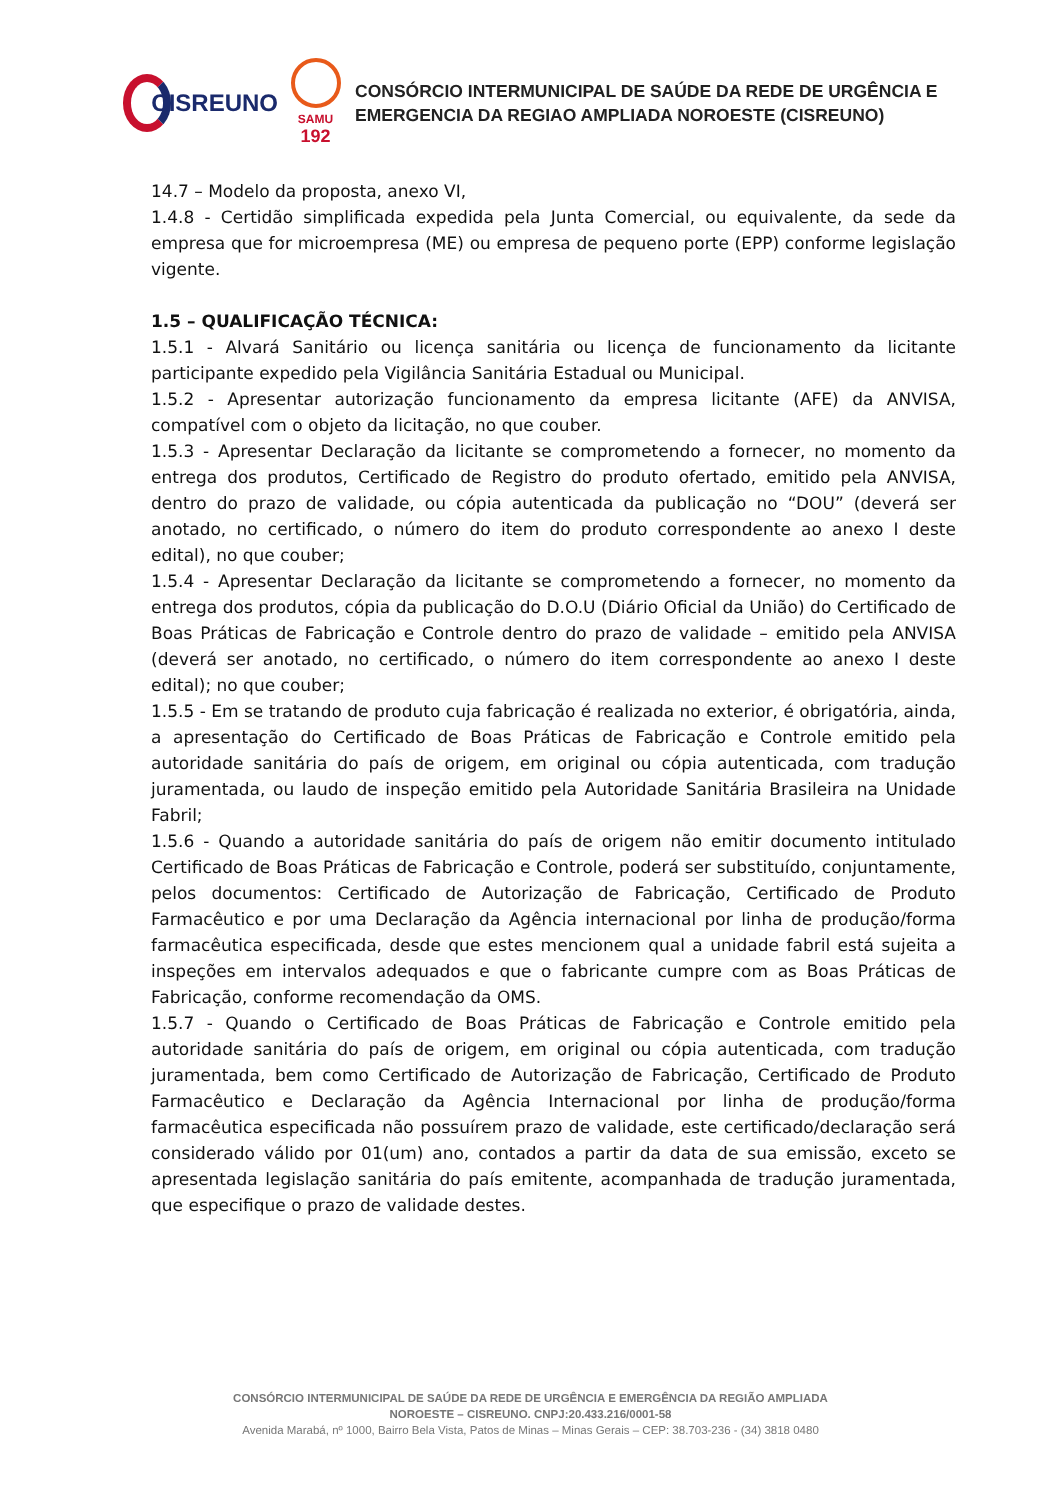CISREUNO
SAMU
192
CONSÓRCIO INTERMUNICIPAL DE SAÚDE DA REDE DE URGÊNCIA E
EMERGENCIA DA REGIAO AMPLIADA NOROESTE (CISREUNO)
14.7 – Modelo da proposta, anexo VI,
1.4.8 - Certidão simplificada expedida pela Junta Comercial, ou equivalente, da sede da empresa que for microempresa (ME) ou empresa de pequeno porte (EPP) conforme legislação vigente.
1.5 – QUALIFICAÇÃO TÉCNICA:
1.5.1 - Alvará Sanitário ou licença sanitária ou licença de funcionamento da licitante participante expedido pela Vigilância Sanitária Estadual ou Municipal.
1.5.2 - Apresentar autorização funcionamento da empresa licitante (AFE) da ANVISA, compatível com o objeto da licitação, no que couber.
1.5.3 - Apresentar Declaração da licitante se comprometendo a fornecer, no momento da entrega dos produtos, Certificado de Registro do produto ofertado, emitido pela ANVISA, dentro do prazo de validade, ou cópia autenticada da publicação no “DOU” (deverá ser anotado, no certificado, o número do item do produto correspondente ao anexo I deste edital), no que couber;
1.5.4 - Apresentar Declaração da licitante se comprometendo a fornecer, no momento da entrega dos produtos, cópia da publicação do D.O.U (Diário Oficial da União) do Certificado de Boas Práticas de Fabricação e Controle dentro do prazo de validade – emitido pela ANVISA (deverá ser anotado, no certificado, o número do item correspondente ao anexo I deste edital); no que couber;
1.5.5 - Em se tratando de produto cuja fabricação é realizada no exterior, é obrigatória, ainda, a apresentação do Certificado de Boas Práticas de Fabricação e Controle emitido pela autoridade sanitária do país de origem, em original ou cópia autenticada, com tradução juramentada, ou laudo de inspeção emitido pela Autoridade Sanitária Brasileira na Unidade Fabril;
1.5.6 - Quando a autoridade sanitária do país de origem não emitir documento intitulado Certificado de Boas Práticas de Fabricação e Controle, poderá ser substituído, conjuntamente, pelos documentos: Certificado de Autorização de Fabricação, Certificado de Produto Farmacêutico e por uma Declaração da Agência internacional por linha de produção/forma farmacêutica especificada, desde que estes mencionem qual a unidade fabril está sujeita a inspeções em intervalos adequados e que o fabricante cumpre com as Boas Práticas de Fabricação, conforme recomendação da OMS.
1.5.7 - Quando o Certificado de Boas Práticas de Fabricação e Controle emitido pela autoridade sanitária do país de origem, em original ou cópia autenticada, com tradução juramentada, bem como Certificado de Autorização de Fabricação, Certificado de Produto Farmacêutico e Declaração da Agência Internacional por linha de produção/forma farmacêutica especificada não possuírem prazo de validade, este certificado/declaração será considerado válido por 01(um) ano, contados a partir da data de sua emissão, exceto se apresentada legislação sanitária do país emitente, acompanhada de tradução juramentada, que especifique o prazo de validade destes.
CONSÓRCIO INTERMUNICIPAL DE SAÚDE DA REDE DE URGÊNCIA E EMERGÊNCIA DA REGIÃO AMPLIADA
NOROESTE – CISREUNO. CNPJ:20.433.216/0001-58
Avenida Marabá, nº 1000, Bairro Bela Vista, Patos de Minas – Minas Gerais – CEP: 38.703-236 - (34) 3818 0480